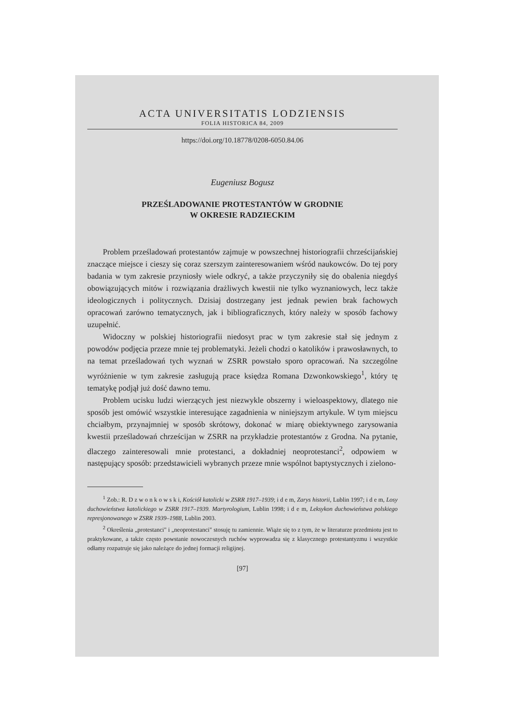ACTA UNIVERSITATIS LODZIENSIS
FOLIA HISTORICA 84, 2009
https://doi.org/10.18778/0208-6050.84.06
Eugeniusz Bogusz
PRZEŚLADOWANIE PROTESTANTÓW W GRODNIE
W OKRESIE RADZIECKIM
Problem prześladowań protestantów zajmuje w powszechnej historiografii chrześcijańskiej znaczące miejsce i cieszy się coraz szerszym zainteresowaniem wśród naukowców. Do tej pory badania w tym zakresie przyniosły wiele odkryć, a także przyczyniły się do obalenia niegdyś obowiązujących mitów i rozwiązania drażliwych kwestii nie tylko wyznaniowych, lecz także ideologicznych i politycznych. Dzisiaj dostrzegany jest jednak pewien brak fachowych opracowań zarówno tematycznych, jak i bibliograficznych, który należy w sposób fachowy uzupełnić.
Widoczny w polskiej historiografii niedosyt prac w tym zakresie stał się jednym z powodów podjęcia przeze mnie tej problematyki. Jeżeli chodzi o katolików i prawosławnych, to na temat prześladowań tych wyznań w ZSRR powstało sporo opracowań. Na szczególne wyróżnienie w tym zakresie zasługują prace księdza Romana Dzwonkowskiego<sup>1</sup>, który tę tematykę podjął już dość dawno temu.
Problem ucisku ludzi wierzących jest niezwykle obszerny i wieloaspektowy, dlatego nie sposób jest omówić wszystkie interesujące zagadnienia w niniejszym artykule. W tym miejscu chciałbym, przynajmniej w sposób skrótowy, dokonać w miarę obiektywnego zarysowania kwestii prześladowań chrześcijan w ZSRR na przykładzie protestantów z Grodna. Na pytanie, dlaczego zainteresowali mnie protestanci, a dokładniej neoprotestanci<sup>2</sup>, odpowiem w następujący sposób: przedstawicieli wybranych przeze mnie wspólnot baptystycznych i zielono-
<sup>1</sup> Zob.: R. D z w o n k o w s k i, Kościół katolicki w ZSRR 1917–1939; i d e m, Zarys historii, Lublin 1997; i d e m, Losy duchowieństwa katolickiego w ZSRR 1917–1939. Martyrologium, Lublin 1998; i d e m, Leksykon duchowieństwa polskiego represjonowanego w ZSRR 1939–1988, Lublin 2003.
<sup>2</sup> Określenia „protestanci" i „neoprotestanci" stosuję tu zamiennie. Wiąże się to z tym, że w literaturze przedmiotu jest to praktykowane, a także często powstanie nowoczesnych ruchów wyprowadza się z klasycznego protestantyzmu i wszystkie odłamy rozpatruje się jako należące do jednej formacji religijnej.
[97]